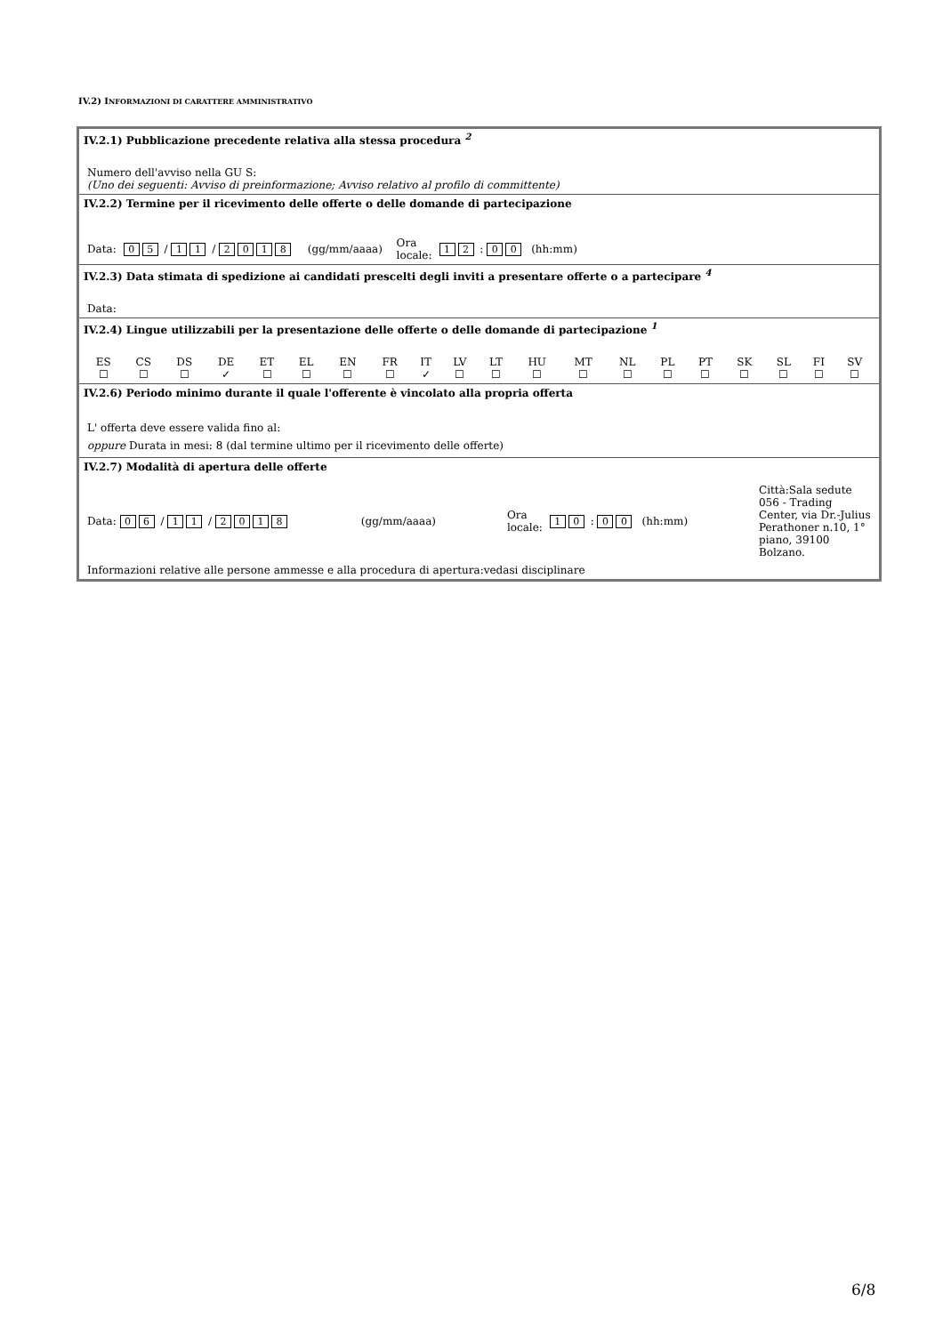IV.2) INFORMAZIONI DI CARATTERE AMMINISTRATIVO
| IV.2.1) Pubblicazione precedente relativa alla stessa procedura <sup>2</sup> Numero dell'avviso nella GU S: (Uno dei seguenti: Avviso di preinformazione; Avviso relativo al profilo di committente) |
| IV.2.2) Termine per il ricevimento delle offerte o delle domande di partecipazione Data: 0 5 / 1 1 / 2 0 1 8 (gg/mm/aaaa) Ora locale: 1 2 : 0 0 (hh:mm) |
| IV.2.3) Data stimata di spedizione ai candidati prescelti degli inviti a presentare offerte o a partecipare <sup>4</sup> Data: |
| IV.2.4) Lingue utilizzabili per la presentazione delle offerte o delle domande di partecipazione <sup>1</sup> / ES / CS / DS / DE / ET / EL / EN / FR / IT / LV / LT / HU / MT / NL / PL / PT / SK / SL / FI / SV / / ☐ / ☐ / ☐ / ✓ / ☐ / ☐ / ☐ / ☐ / ✓ / ☐ / ☐ / ☐ / ☐ / ☐ / ☐ / ☐ / ☐ / ☐ / ☐ / ☐ / |
| IV.2.6) Periodo minimo durante il quale l'offerente è vincolato alla propria offerta L' offerta deve essere valida fino al: oppure Durata in mesi: 8 (dal termine ultimo per il ricevimento delle offerte) |
| IV.2.7) Modalità di apertura delle offerte Data: 0 6 / 1 1 / 2 0 1 8 (gg/mm/aaaa) Ora locale: 1 0 : 0 0 (hh:mm) Città:Sala sedute 056 - Trading Center, via Dr.-Julius Perathoner n.10, 1° piano, 39100 Bolzano. Informazioni relative alle persone ammesse e alla procedura di apertura:vedasi disciplinare |
6/8